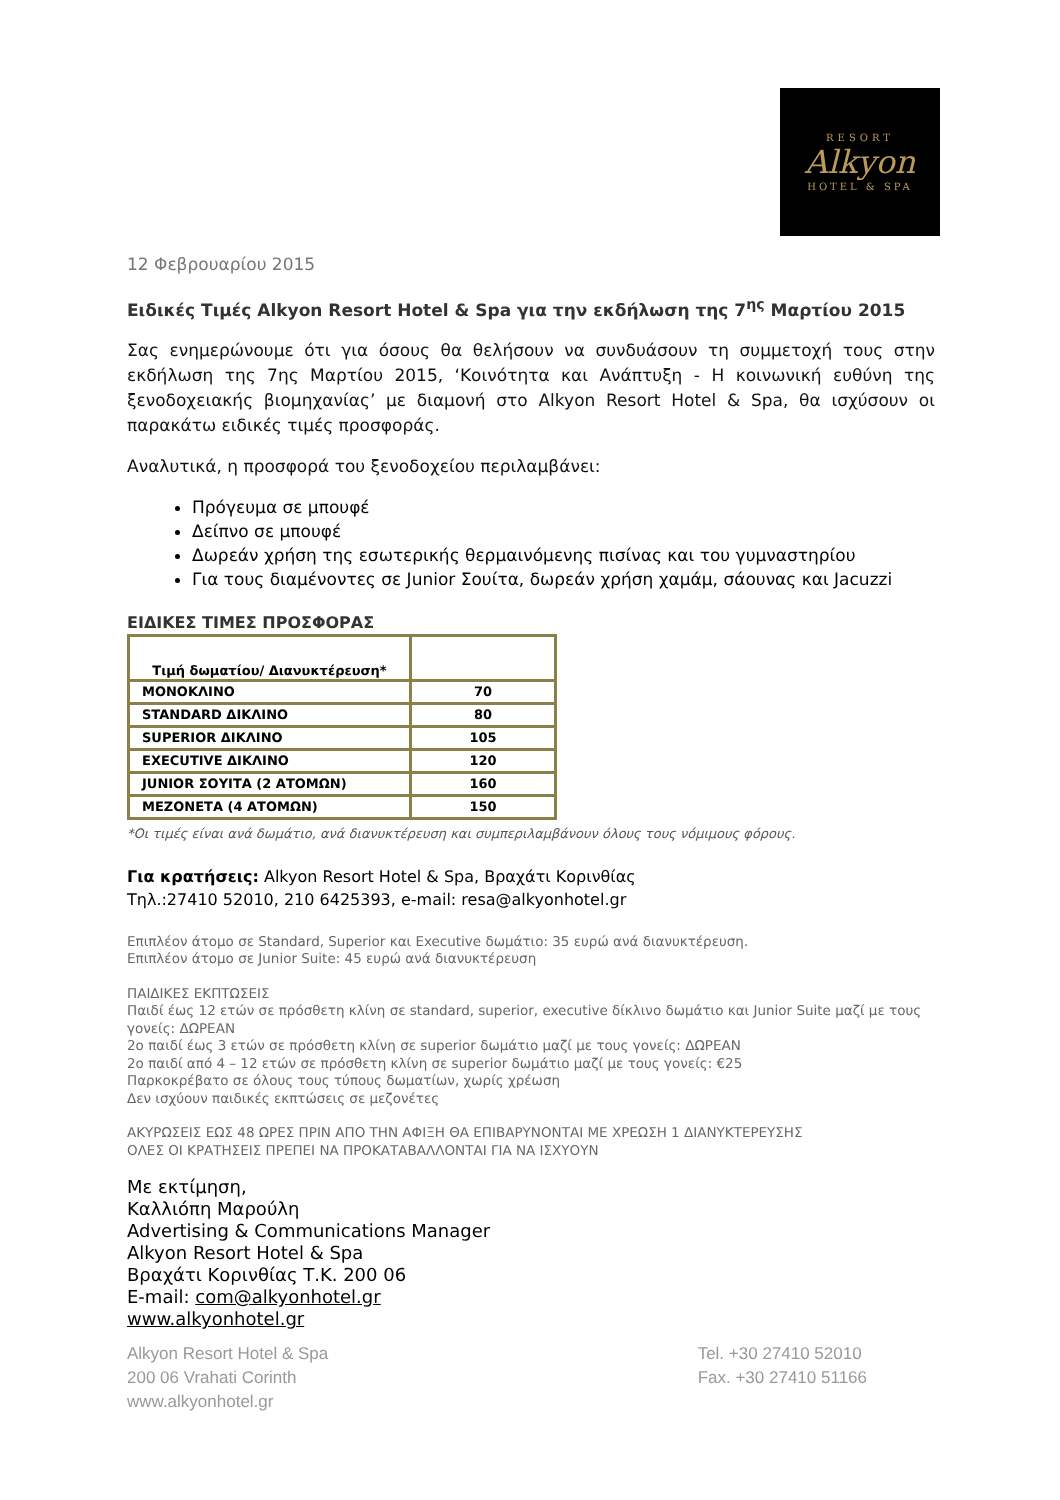RESORT
Alkyon
HOTEL & SPA
12 Φεβρουαρίου 2015
Ειδικές Τιμές Alkyon Resort Hotel & Spa για την εκδήλωση της 7<sup>ης</sup> Μαρτίου 2015
Σας ενημερώνουμε ότι για όσους θα θελήσουν να συνδυάσουν τη συμμετοχή τους στην εκδήλωση της 7ης Μαρτίου 2015, ‘Κοινότητα και Ανάπτυξη - Η κοινωνική ευθύνη της ξενοδοχειακής βιομηχανίας’ με διαμονή στο Alkyon Resort Hotel & Spa, θα ισχύσουν οι παρακάτω ειδικές τιμές προσφοράς.
Αναλυτικά, η προσφορά του ξενοδοχείου περιλαμβάνει:
Πρόγευμα σε μπουφέ
Δείπνο σε μπουφέ
Δωρεάν χρήση της εσωτερικής θερμαινόμενης πισίνας και του γυμναστηρίου
Για τους διαμένοντες σε Junior Σουίτα, δωρεάν χρήση χαμάμ, σάουνας και Jacuzzi
ΕΙΔΙΚΕΣ ΤΙΜΕΣ ΠΡΟΣΦΟΡΑΣ
| Τιμή δωματίου/ Διανυκτέρευση* | |
| --- | --- |
| ΜΟΝΟΚΛΙΝΟ | 70 |
| STANDARD ΔΙΚΛΙΝΟ | 80 |
| SUPERIOR ΔΙΚΛΙΝΟ | 105 |
| EXECUTIVE ΔΙΚΛΙΝΟ | 120 |
| JUNIOR ΣΟΥΙΤΑ (2 ΑΤΟΜΩΝ) | 160 |
| ΜΕΖΟΝΕΤΑ (4 ΑΤΟΜΩΝ) | 150 |
*Οι τιμές είναι ανά δωμάτιο, ανά διανυκτέρευση και συμπεριλαμβάνουν όλους τους νόμιμους φόρους.
Για κρατήσεις: Alkyon Resort Hotel & Spa, Βραχάτι Κορινθίας
Τηλ.:27410 52010, 210 6425393, e-mail: resa@alkyonhotel.gr
Επιπλέον άτομο σε Standard, Superior και Executive δωμάτιο: 35 ευρώ ανά διανυκτέρευση.
Επιπλέον άτομο σε Junior Suite: 45 ευρώ ανά διανυκτέρευση
ΠΑΙΔΙΚΕΣ ΕΚΠΤΩΣΕΙΣ
Παιδί έως 12 ετών σε πρόσθετη κλίνη σε standard, superior, executive δίκλινο δωμάτιο και Junior Suite μαζί με τους γονείς: ΔΩΡΕΑΝ
2ο παιδί έως 3 ετών σε πρόσθετη κλίνη σε superior δωμάτιο μαζί με τους γονείς: ΔΩΡΕΑΝ
2ο παιδί από 4 – 12 ετών σε πρόσθετη κλίνη σε superior δωμάτιο μαζί με τους γονείς: €25
Παρκοκρέβατο σε όλους τους τύπους δωματίων, χωρίς χρέωση
Δεν ισχύουν παιδικές εκπτώσεις σε μεζονέτες
ΑΚΥΡΩΣΕΙΣ ΕΩΣ 48 ΩΡΕΣ ΠΡΙΝ ΑΠΟ ΤΗΝ ΑΦΙΞΗ ΘΑ ΕΠΙΒΑΡΥΝΟΝΤΑΙ ΜΕ ΧΡΕΩΣΗ 1 ΔΙΑΝΥΚΤΕΡΕΥΣΗΣ
ΟΛΕΣ ΟΙ ΚΡΑΤΗΣΕΙΣ ΠΡΕΠΕΙ ΝΑ ΠΡΟΚΑΤΑΒΑΛΛΟΝΤΑΙ ΓΙΑ ΝΑ ΙΣΧΥΟΥΝ
Με εκτίμηση,
Καλλιόπη Μαρούλη
Advertising & Communications Manager
Alkyon Resort Hotel & Spa
Βραχάτι Κορινθίας Τ.Κ. 200 06
E-mail: com@alkyonhotel.gr
www.alkyonhotel.gr
Alkyon Resort Hotel & Spa
200 06 Vrahati Corinth
www.alkyonhotel.gr
Tel. +30 27410 52010
Fax. +30 27410 51166